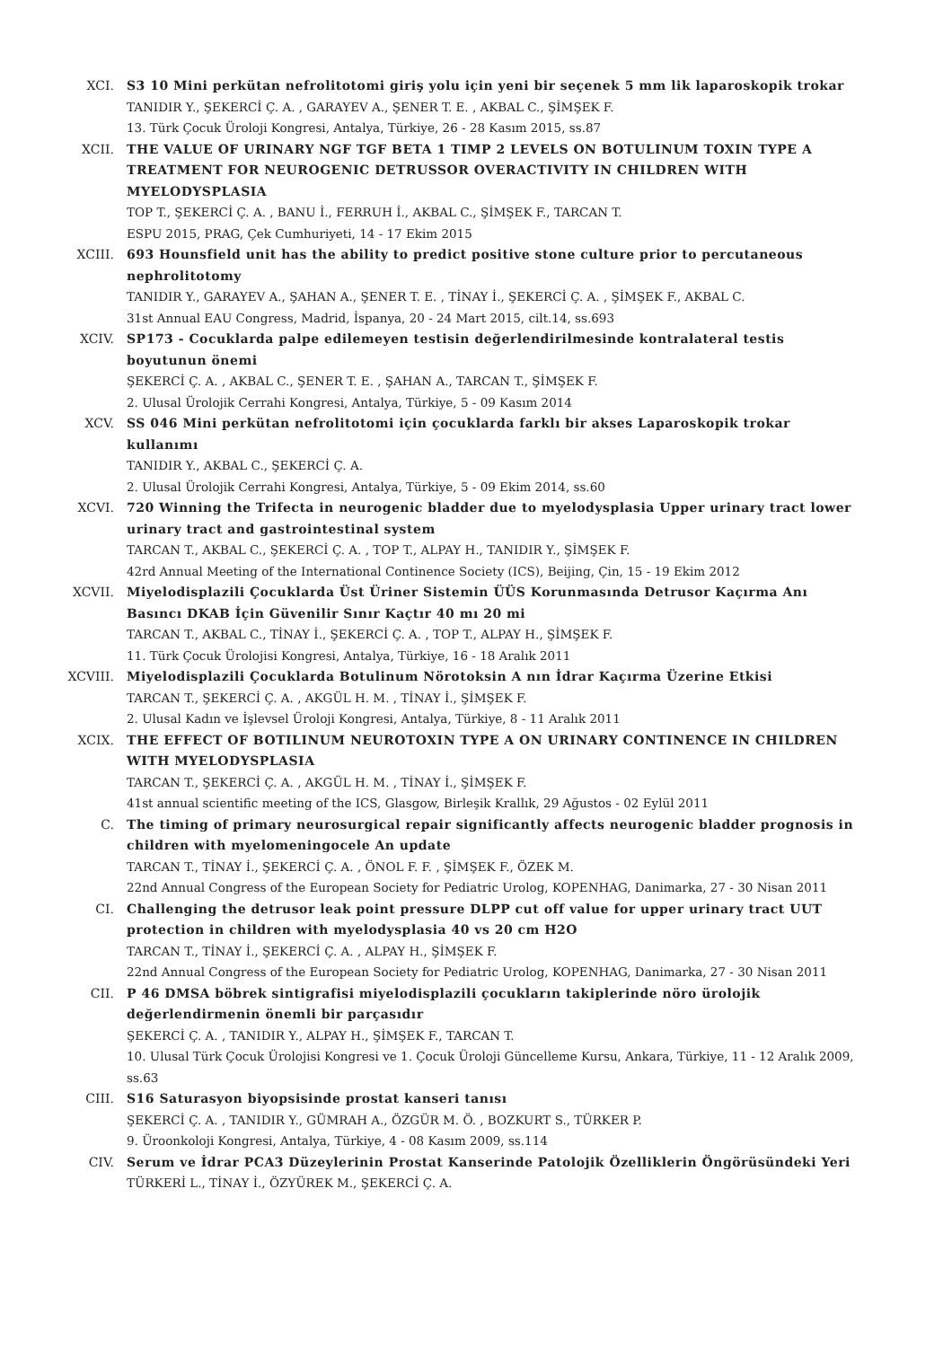XCI. S3 10 Mini perkütan nefrolitotomi giriş yolu için yeni bir seçenek 5 mm lik laparoskopik trokar
TANIDIR Y., ŞEKERCİ Ç. A. , GARAYEV A., ŞENER T. E. , AKBAL C., ŞİMŞEK F.
13. Türk Çocuk Üroloji Kongresi, Antalya, Türkiye, 26 - 28 Kasım 2015, ss.87
XCII. THE VALUE OF URINARY NGF TGF BETA 1 TIMP 2 LEVELS ON BOTULINUM TOXIN TYPE A TREATMENT FOR NEUROGENIC DETRUSSOR OVERACTIVITY IN CHILDREN WITH MYELODYSPLASIA
TOP T., ŞEKERCİ Ç. A. , BANU İ., FERRUH İ., AKBAL C., ŞİMŞEK F., TARCAN T.
ESPU 2015, PRAG, Çek Cumhuriyeti, 14 - 17 Ekim 2015
XCIII. 693 Hounsfield unit has the ability to predict positive stone culture prior to percutaneous nephrolitotomy
TANIDIR Y., GARAYEV A., ŞAHAN A., ŞENER T. E. , TİNAY İ., ŞEKERCİ Ç. A. , ŞİMŞEK F., AKBAL C.
31st Annual EAU Congress, Madrid, İspanya, 20 - 24 Mart 2015, cilt.14, ss.693
XCIV. SP173 - Cocuklarda palpe edilemeyen testisin değerlendirilmesinde kontralateral testis boyutunun önemi
ŞEKERCİ Ç. A. , AKBAL C., ŞENER T. E. , ŞAHAN A., TARCAN T., ŞİMŞEK F.
2. Ulusal Ürolojik Cerrahi Kongresi, Antalya, Türkiye, 5 - 09 Kasım 2014
XCV. SS 046 Mini perkütan nefrolitotomi için çocuklarda farklı bir akses Laparoskopik trokar kullanımı
TANIDIR Y., AKBAL C., ŞEKERCİ Ç. A.
2. Ulusal Ürolojik Cerrahi Kongresi, Antalya, Türkiye, 5 - 09 Ekim 2014, ss.60
XCVI. 720 Winning the Trifecta in neurogenic bladder due to myelodysplasia Upper urinary tract lower urinary tract and gastrointestinal system
TARCAN T., AKBAL C., ŞEKERCİ Ç. A. , TOP T., ALPAY H., TANIDIR Y., ŞİMŞEK F.
42rd Annual Meeting of the International Continence Society (ICS), Beijing, Çin, 15 - 19 Ekim 2012
XCVII. Miyelodisplazili Çocuklarda Üst Üriner Sistemin ÜÜS Korunmasında Detrusor Kaçırma Anı Basıncı DKAB İçin Güvenilir Sınır Kaçtır 40 mı 20 mi
TARCAN T., AKBAL C., TİNAY İ., ŞEKERCİ Ç. A. , TOP T., ALPAY H., ŞİMŞEK F.
11. Türk Çocuk Ürolojisi Kongresi, Antalya, Türkiye, 16 - 18 Aralık 2011
XCVIII. Miyelodisplazili Çocuklarda Botulinum Nörotoksin A nın İdrar Kaçırma Üzerine Etkisi
TARCAN T., ŞEKERCİ Ç. A. , AKGÜL H. M. , TİNAY İ., ŞİMŞEK F.
2. Ulusal Kadın ve İşlevsel Üroloji Kongresi, Antalya, Türkiye, 8 - 11 Aralık 2011
XCIX. THE EFFECT OF BOTILINUM NEUROTOXIN TYPE A ON URINARY CONTINENCE IN CHILDREN WITH MYELODYSPLASIA
TARCAN T., ŞEKERCİ Ç. A. , AKGÜL H. M. , TİNAY İ., ŞİMŞEK F.
41st annual scientific meeting of the ICS, Glasgow, Birleşik Krallık, 29 Ağustos - 02 Eylül 2011
C. The timing of primary neurosurgical repair significantly affects neurogenic bladder prognosis in children with myelomeningocele An update
TARCAN T., TİNAY İ., ŞEKERCİ Ç. A. , ÖNOL F. F. , ŞİMŞEK F., ÖZEK M.
22nd Annual Congress of the European Society for Pediatric Urolog, KOPENHAG, Danimarka, 27 - 30 Nisan 2011
CI. Challenging the detrusor leak point pressure DLPP cut off value for upper urinary tract UUT protection in children with myelodysplasia 40 vs 20 cm H2O
TARCAN T., TİNAY İ., ŞEKERCİ Ç. A. , ALPAY H., ŞİMŞEK F.
22nd Annual Congress of the European Society for Pediatric Urolog, KOPENHAG, Danimarka, 27 - 30 Nisan 2011
CII. P 46 DMSA böbrek sintigrafisi miyelodisplazili çocukların takiplerinde nöro ürolojik değerlendirmenin önemli bir parçasıdır
ŞEKERCİ Ç. A. , TANIDIR Y., ALPAY H., ŞİMŞEK F., TARCAN T.
10. Ulusal Türk Çocuk Ürolojisi Kongresi ve 1. Çocuk Üroloji Güncelleme Kursu, Ankara, Türkiye, 11 - 12 Aralık 2009, ss.63
CIII. S16 Saturasyon biyopsisinde prostat kanseri tanısı
ŞEKERCİ Ç. A. , TANIDIR Y., GÜMRAH A., ÖZGÜR M. Ö. , BOZKURT S., TÜRKER P.
9. Üroonkoloji Kongresi, Antalya, Türkiye, 4 - 08 Kasım 2009, ss.114
CIV. Serum ve İdrar PCA3 Düzeylerinin Prostat Kanserinde Patolojik Özelliklerin Öngörüsündeki Yeri
TÜRKERİ L., TİNAY İ., ÖZYÜREK M., ŞEKERCİ Ç. A.